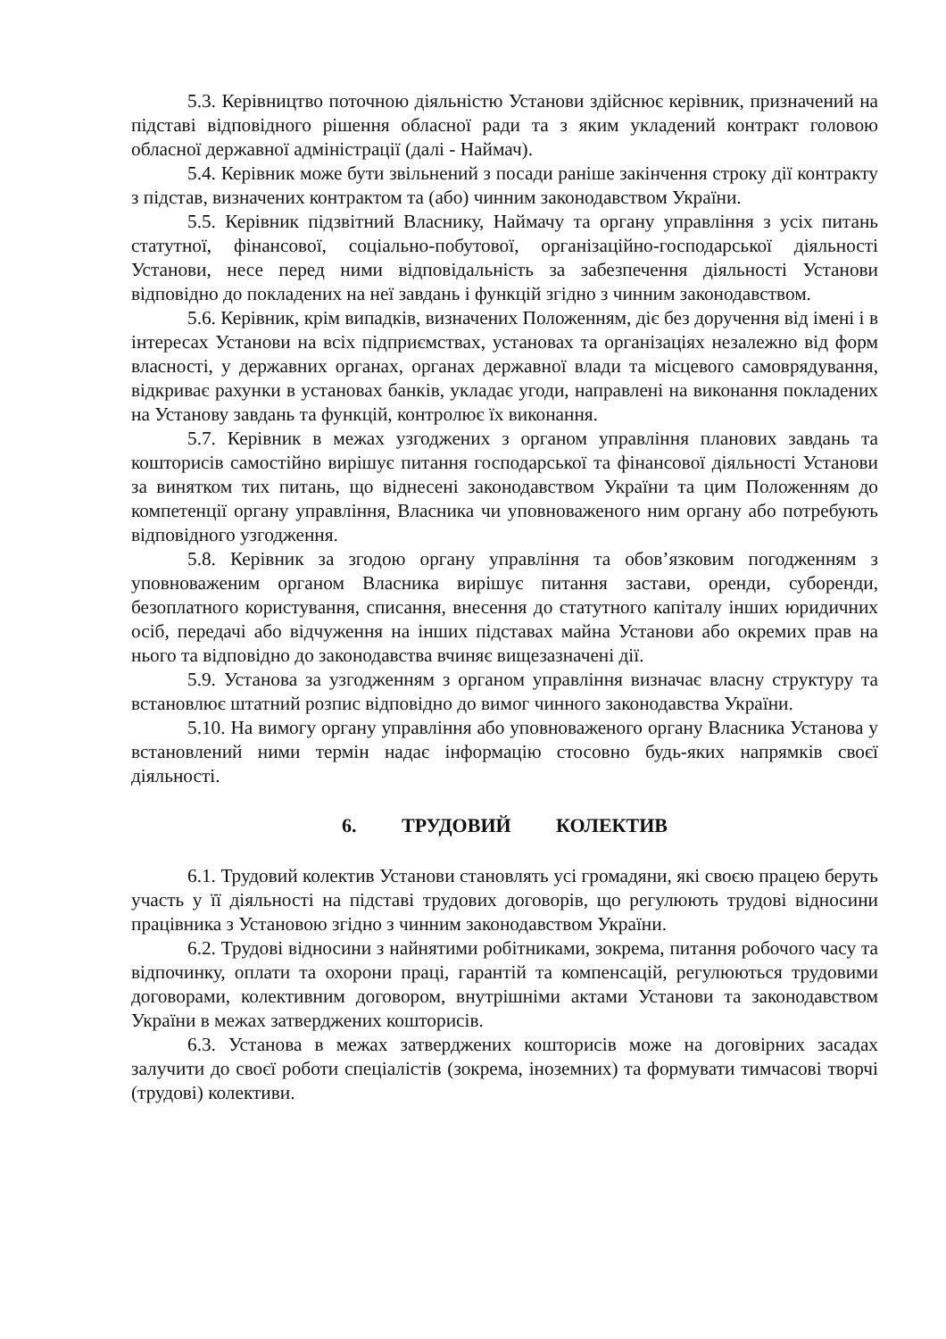5.3. Керівництво поточною діяльністю Установи здійснює керівник, призначений на підставі відповідного рішення обласної ради та з яким укладений контракт головою обласної державної адміністрації (далі - Наймач).
5.4. Керівник може бути звільнений з посади раніше закінчення строку дії контракту з підстав, визначених контрактом та (або) чинним законодавством України.
5.5. Керівник підзвітний Власнику, Наймачу та органу управління з усіх питань статутної, фінансової, соціально-побутової, організаційно-господарської діяльності Установи, несе перед ними відповідальність за забезпечення діяльності Установи відповідно до покладених на неї завдань і функцій згідно з чинним законодавством.
5.6. Керівник, крім випадків, визначених Положенням, діє без доручення від імені і в інтересах Установи на всіх підприємствах, установах та організаціях незалежно від форм власності, у державних органах, органах державної влади та місцевого самоврядування, відкриває рахунки в установах банків, укладає угоди, направлені на виконання покладених на Установу завдань та функцій, контролює їх виконання.
5.7. Керівник в межах узгоджених з органом управління планових завдань та кошторисів самостійно вирішує питання господарської та фінансової діяльності Установи за винятком тих питань, що віднесені законодавством України та цим Положенням до компетенції органу управління, Власника чи уповноваженого ним органу або потребують відповідного узгодження.
5.8. Керівник за згодою органу управління та обов’язковим погодженням з уповноваженим органом Власника вирішує питання застави, оренди, суборенди, безоплатного користування, списання, внесення до статутного капіталу інших юридичних осіб, передачі або відчуження на інших підставах майна Установи або окремих прав на нього та відповідно до законодавства вчиняє вищезазначені дії.
5.9. Установа за узгодженням з органом управління визначає власну структуру та встановлює штатний розпис відповідно до вимог чинного законодавства України.
5.10. На вимогу органу управління або уповноваженого органу Власника Установа у встановлений ними термін надає інформацію стосовно будь-яких напрямків своєї діяльності.
6. ТРУДОВИЙ КОЛЕКТИВ
6.1. Трудовий колектив Установи становлять усі громадяни, які своєю працею беруть участь у її діяльності на підставі трудових договорів, що регулюють трудові відносини працівника з Установою згідно з чинним законодавством України.
6.2. Трудові відносини з найнятими робітниками, зокрема, питання робочого часу та відпочинку, оплати та охорони праці, гарантій та компенсацій, регулюються трудовими договорами, колективним договором, внутрішніми актами Установи та законодавством України в межах затверджених кошторисів.
6.3. Установа в межах затверджених кошторисів може на договірних засадах залучити до своєї роботи спеціалістів (зокрема, іноземних) та формувати тимчасові творчі (трудові) колективи.